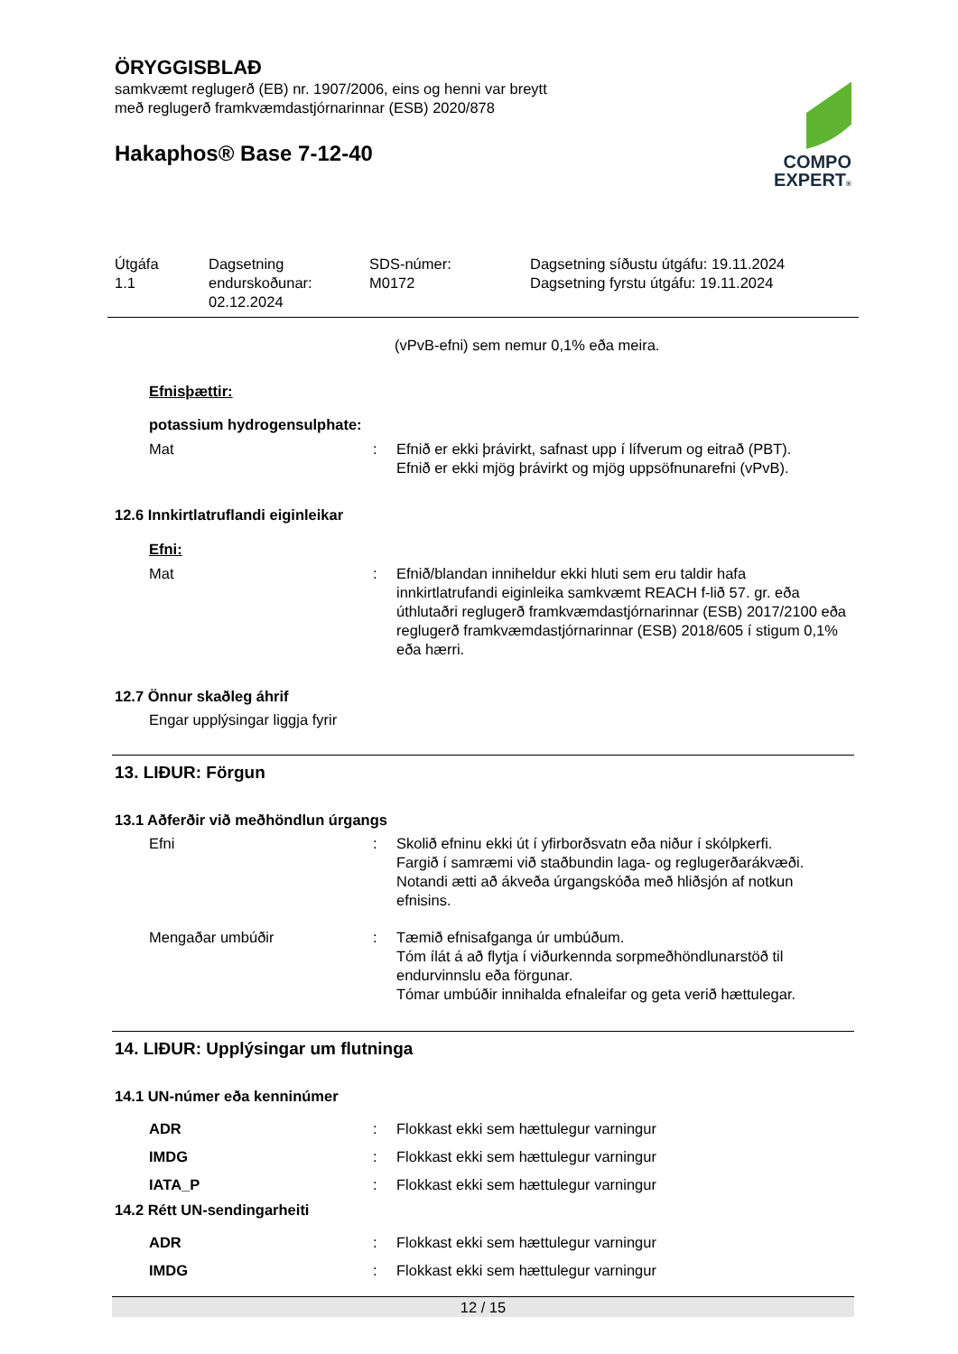ÖRYGGISBLAÐ
samkvæmt reglugerð (EB) nr. 1907/2006, eins og henni var breytt
með reglugerð framkvæmdastjórnarinnar (ESB) 2020/878
Hakaphos® Base 7-12-40
COMPO
EXPERT®
Útgáfa
1.1
Dagsetning
endurskoðunar:
02.12.2024
SDS-númer:
M0172
Dagsetning síðustu útgáfu: 19.11.2024
Dagsetning fyrstu útgáfu: 19.11.2024
(vPvB-efni) sem nemur 0,1% eða meira.
Efnisþættir:
potassium hydrogensulphate:
Mat : Efnið er ekki þrávirkt, safnast upp í lífverum og eitrað (PBT).
Efnið er ekki mjög þrávirkt og mjög uppsöfnunarefni (vPvB).
12.6 Innkirtlatruflandi eiginleikar
Efni:
Mat : Efnið/blandan inniheldur ekki hluti sem eru taldir hafa innkirtlatrufandi eiginleika samkvæmt REACH f-lið 57. gr. eða úthlutaðri reglugerð framkvæmdastjórnarinnar (ESB) 2017/2100 eða reglugerð framkvæmdastjórnarinnar (ESB) 2018/605 í stigum 0,1% eða hærri.
12.7 Önnur skaðleg áhrif
Engar upplýsingar liggja fyrir
13. LIÐUR: Förgun
13.1 Aðferðir við meðhöndlun úrgangs
Efni : Skolið efninu ekki út í yfirborðsvatn eða niður í skólpkerfi.
Fargið í samræmi við staðbundin laga- og reglugerðarákvæði.
Notandi ætti að ákveða úrgangskóða með hliðsjón af notkun efnisins.
Mengaðar umbúðir : Tæmið efnisafganga úr umbúðum.
Tóm ílát á að flytja í viðurkennda sorpmeðhöndlunarstöð til endurvinnslu eða förgunar.
Tómar umbúðir innihalda efnaleifar og geta verið hættulegar.
14. LIÐUR: Upplýsingar um flutninga
14.1 UN-númer eða kenninúmer
ADR : Flokkast ekki sem hættulegur varningur
IMDG : Flokkast ekki sem hættulegur varningur
IATA_P : Flokkast ekki sem hættulegur varningur
14.2 Rétt UN-sendingarheiti
ADR : Flokkast ekki sem hættulegur varningur
IMDG : Flokkast ekki sem hættulegur varningur
12 / 15